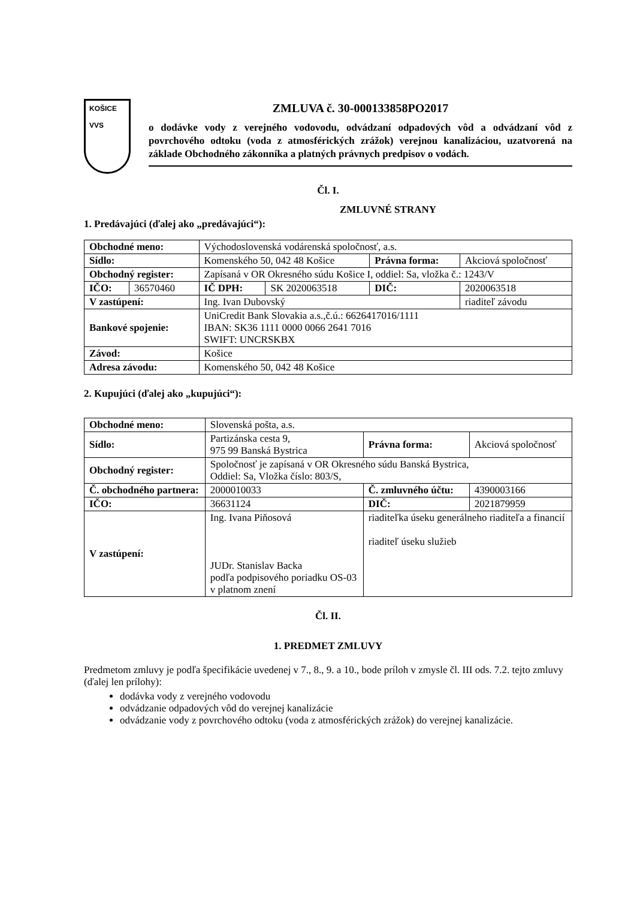KOŠICE
VVS
ZMLUVA č. 30-000133858PO2017
o dodávke vody z verejného vodovodu, odvádzaní odpadových vôd a odvádzaní vôd z povrchového odtoku (voda z atmosférických zrážok) verejnou kanalizáciou, uzatvorená na základe Obchodného zákonníka a platných právnych predpisov o vodách.
Čl. I.
ZMLUVNÉ STRANY
1. Predávajúci (ďalej ako „predávajúci“):
| Obchodné meno: | | Východoslovenská vodárenská spoločnosť, a.s. | | | | |
| Sídlo: | | Komenského 50, 042 48 Košice | | Právna forma: | | Akciová spoločnosť |
| Obchodný register: | | Zapísaná v OR Okresného súdu Košice I, oddiel: Sa, vložka č.: 1243/V | | | | |
| IČO: | 36570460 | IČ DPH: | SK 2020063518 | DIČ: | 2020063518 | |
| V zastúpení: | | Ing. Ivan Dubovský | | | riaditeľ závodu | |
| Bankové spojenie: | | UniCredit Bank Slovakia a.s.,č.ú.: 6626417016/1111 IBAN: SK36 1111 0000 0066 2641 7016 SWIFT: UNCRSKBX | | | | |
| Závod: | | Košice | | | | |
| Adresa závodu: | | Komenského 50, 042 48 Košice | | | | |
2. Kupujúci (ďalej ako „kupujúci“):
| Obchodné meno: | | Slovenská pošta, a.s. | | | |
| Sídlo: | | Partizánska cesta 9, 975 99 Banská Bystrica | | Právna forma: | Akciová spoločnosť |
| Obchodný register: | | Spoločnosť je zapísaná v OR Okresného súdu Banská Bystrica, Oddiel: Sa, Vložka číslo: 803/S, | | | |
| Č. obchodného partnera: | | | 2000010033 | Č. zmluvného účtu: | 4390003166 |
| IČO: | 36631124 | | | DIČ: | 2021879959 |
| V zastúpení: | Ing. Ivana Piňosová JUDr. Stanislav Backa podľa podpisového poriadku OS-03 v platnom znení | | | riaditeľka úseku generálneho riaditeľa a financií riaditeľ úseku služieb | |
Čl. II.
1. PREDMET ZMLUVY
Predmetom zmluvy je podľa špecifikácie uvedenej v 7., 8., 9. a 10., bode príloh v zmysle čl. III ods. 7.2. tejto zmluvy (ďalej len prílohy):
dodávka vody z verejného vodovodu
odvádzanie odpadových vôd do verejnej kanalizácie
odvádzanie vody z povrchového odtoku (voda z atmosférických zrážok) do verejnej kanalizácie.